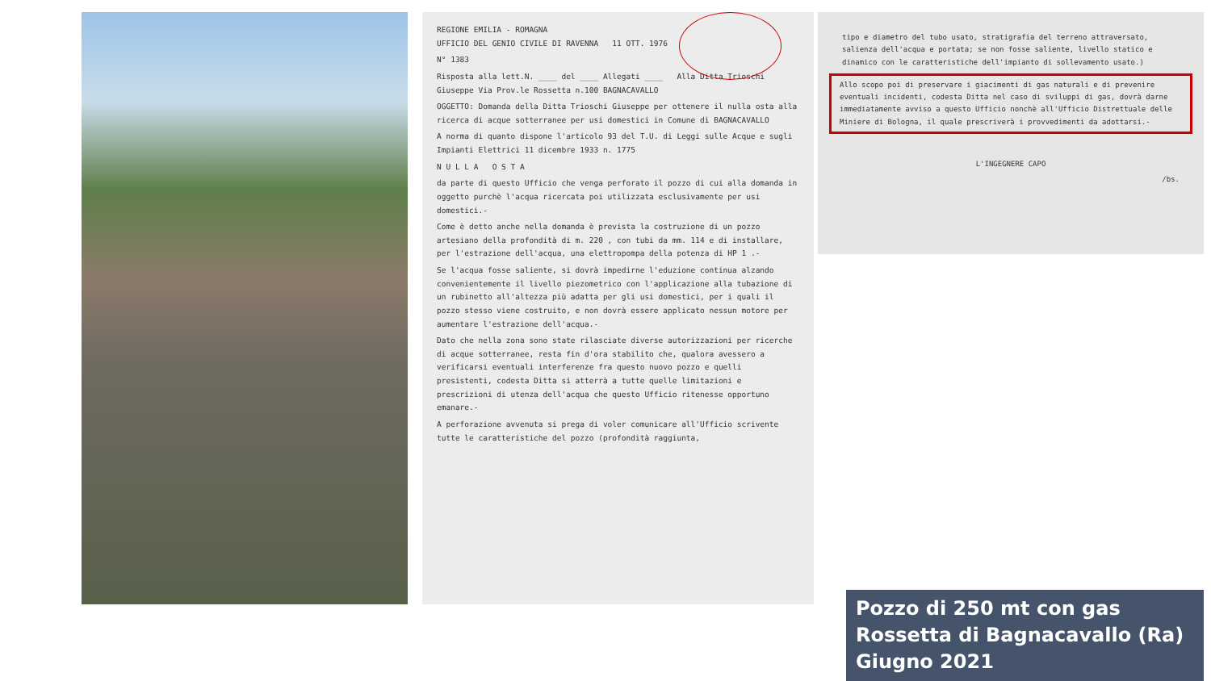REGIONE EMILIA - ROMAGNA
UFFICIO DEL GENIO CIVILE DI RAVENNA 11 OTT. 1976
N° 1383
Risposta alla lett.N. ____ del ____ Allegati ____ Alla Ditta Trioschi Giuseppe Via Prov.le Rossetta n.100 BAGNACAVALLO
OGGETTO: Domanda della Ditta Trioschi Giuseppe per ottenere il nulla osta alla ricerca di acque sotterranee per usi domestici in Comune di BAGNACAVALLO
A norma di quanto dispone l'articolo 93 del T.U. di Leggi sulle Acque e sugli Impianti Elettrici 11 dicembre 1933 n. 1775
N U L L A O S T A
da parte di questo Ufficio che venga perforato il pozzo di cui alla domanda in oggetto purchè l'acqua ricercata poi utilizzata esclusivamente per usi domestici.-
Come è detto anche nella domanda è prevista la costruzione di un pozzo artesiano della profondità di m. 220 , con tubi da mm. 114 e di installare, per l'estrazione dell'acqua, una elettropompa della potenza di HP 1 .-
Se l'acqua fosse saliente, si dovrà impedirne l'eduzione continua alzando convenientemente il livello piezometrico con l'applicazione alla tubazione di un rubinetto all'altezza più adatta per gli usi domestici, per i quali il pozzo stesso viene costruito, e non dovrà essere applicato nessun motore per aumentare l'estrazione dell'acqua.-
Dato che nella zona sono state rilasciate diverse autorizzazioni per ricerche di acque sotterranee, resta fin d'ora stabilito che, qualora avessero a verificarsi eventuali interferenze fra questo nuovo pozzo e quelli presistenti, codesta Ditta si atterrà a tutte quelle limitazioni e prescrizioni di utenza dell'acqua che questo Ufficio ritenesse opportuno emanare.-
A perforazione avvenuta si prega di voler comunicare all'Ufficio scrivente tutte le caratteristiche del pozzo (profondità raggiunta,
tipo e diametro del tubo usato, stratigrafia del terreno attraversato, salienza dell'acqua e portata; se non fosse saliente, livello statico e dinamico con le caratteristiche dell'impianto di sollevamento usato.)
Allo scopo poi di preservare i giacimenti di gas naturali e di prevenire eventuali incidenti, codesta Ditta nel caso di sviluppi di gas, dovrà darne immediatamente avviso a questo Ufficio nonchè all'Ufficio Distrettuale delle Miniere di Bologna, il quale prescriverà i provvedimenti da adottarsi.-
L'INGEGNERE CAPO
/bs.
Pozzo di 250 mt con gas
Rossetta di Bagnacavallo (Ra)
Giugno 2021